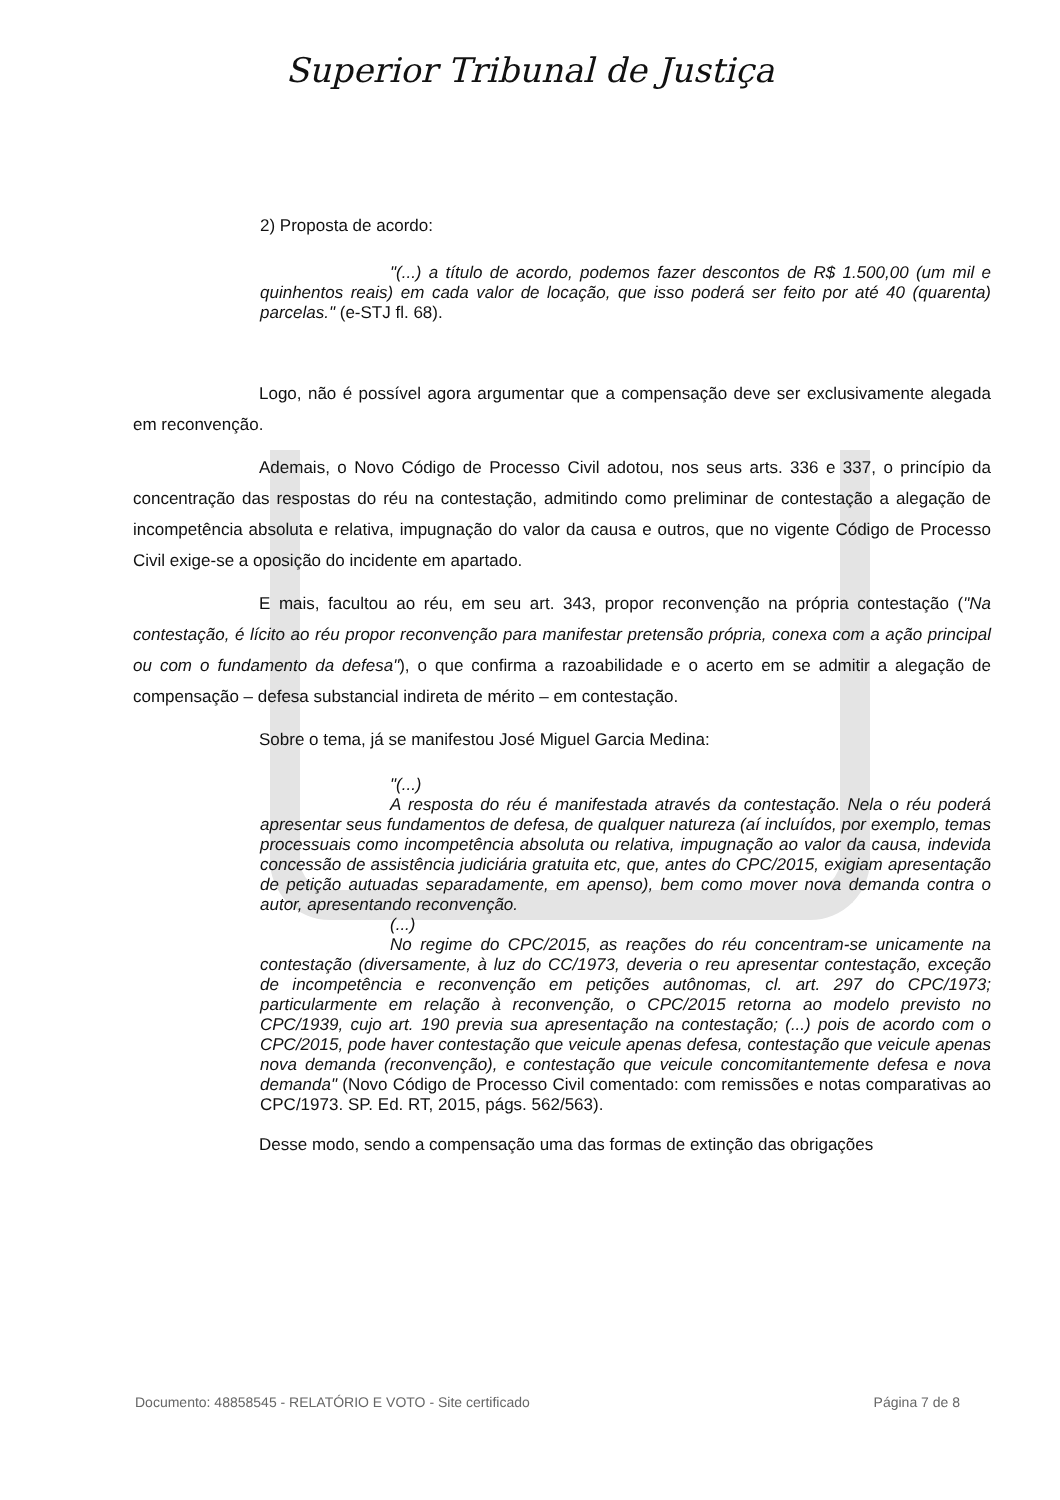Superior Tribunal de Justiça
2) Proposta de acordo:
"(...) a título de acordo, podemos fazer descontos de R$ 1.500,00 (um mil e quinhentos reais) em cada valor de locação, que isso poderá ser feito por até 40 (quarenta) parcelas." (e-STJ fl. 68).
Logo, não é possível agora argumentar que a compensação deve ser exclusivamente alegada em reconvenção.
Ademais, o Novo Código de Processo Civil adotou, nos seus arts. 336 e 337, o princípio da concentração das respostas do réu na contestação, admitindo como preliminar de contestação a alegação de incompetência absoluta e relativa, impugnação do valor da causa e outros, que no vigente Código de Processo Civil exige-se a oposição do incidente em apartado.
E mais, facultou ao réu, em seu art. 343, propor reconvenção na própria contestação ("Na contestação, é lícito ao réu propor reconvenção para manifestar pretensão própria, conexa com a ação principal ou com o fundamento da defesa"), o que confirma a razoabilidade e o acerto em se admitir a alegação de compensação – defesa substancial indireta de mérito – em contestação.
Sobre o tema, já se manifestou José Miguel Garcia Medina:
"(...)
A resposta do réu é manifestada através da contestação. Nela o réu poderá apresentar seus fundamentos de defesa, de qualquer natureza (aí incluídos, por exemplo, temas processuais como incompetência absoluta ou relativa, impugnação ao valor da causa, indevida concessão de assistência judiciária gratuita etc, que, antes do CPC/2015, exigiam apresentação de petição autuadas separadamente, em apenso), bem como mover nova demanda contra o autor, apresentando reconvenção.
(...)
No regime do CPC/2015, as reações do réu concentram-se unicamente na contestação (diversamente, à luz do CC/1973, deveria o reu apresentar contestação, exceção de incompetência e reconvenção em petições autônomas, cl. art. 297 do CPC/1973; particularmente em relação à reconvenção, o CPC/2015 retorna ao modelo previsto no CPC/1939, cujo art. 190 previa sua apresentação na contestação; (...) pois de acordo com o CPC/2015, pode haver contestação que veicule apenas defesa, contestação que veicule apenas nova demanda (reconvenção), e contestação que veicule concomitantemente defesa e nova demanda" (Novo Código de Processo Civil comentado: com remissões e notas comparativas ao CPC/1973. SP. Ed. RT, 2015, págs. 562/563).
Desse modo, sendo a compensação uma das formas de extinção das obrigações
Documento: 48858545 - RELATÓRIO E VOTO - Site certificado Página 7 de 8